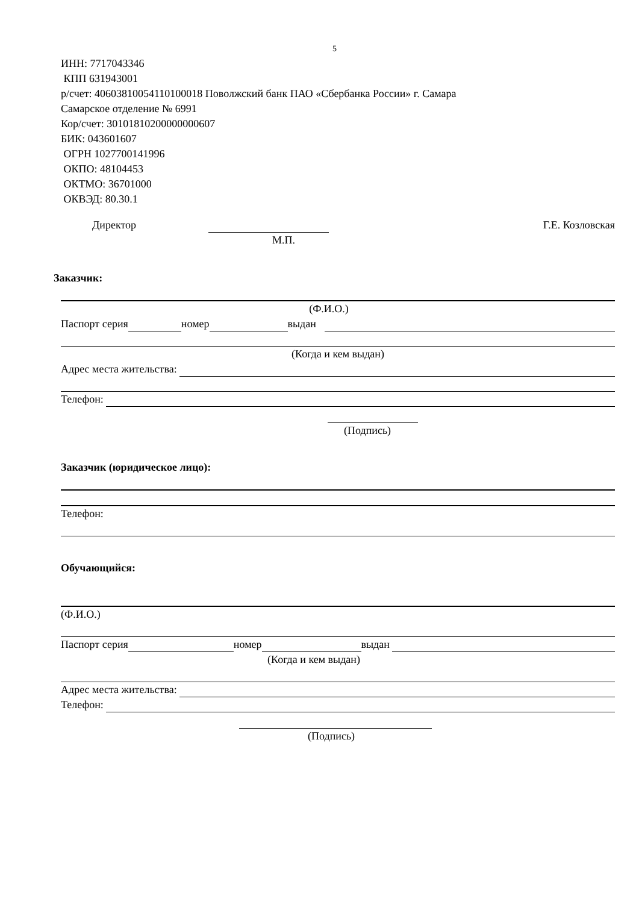5
ИНН: 7717043346
КПП 631943001
р/счет: 40603810054110100018 Поволжский банк ПАО «Сбербанка России» г. Самара
Самарское отделение № 6991
Кор/счет: 30101810200000000607
БИК: 043601607
ОГРН 1027700141996
ОКПО: 48104453
ОКТМО: 36701000
ОКВЭД: 80.30.1
Директор Г.Е. Козловская
М.П.
Заказчик:
(Ф.И.О.)
Паспорт серия номер выдан
(Когда и кем выдан)
Адрес места жительства:
Телефон:
(Подпись)
Заказчик (юридическое лицо):
Телефон:
Обучающийся:
(Ф.И.О.)
Паспорт серия номер выдан
(Когда и кем выдан)
Адрес места жительства:
Телефон:
(Подпись)